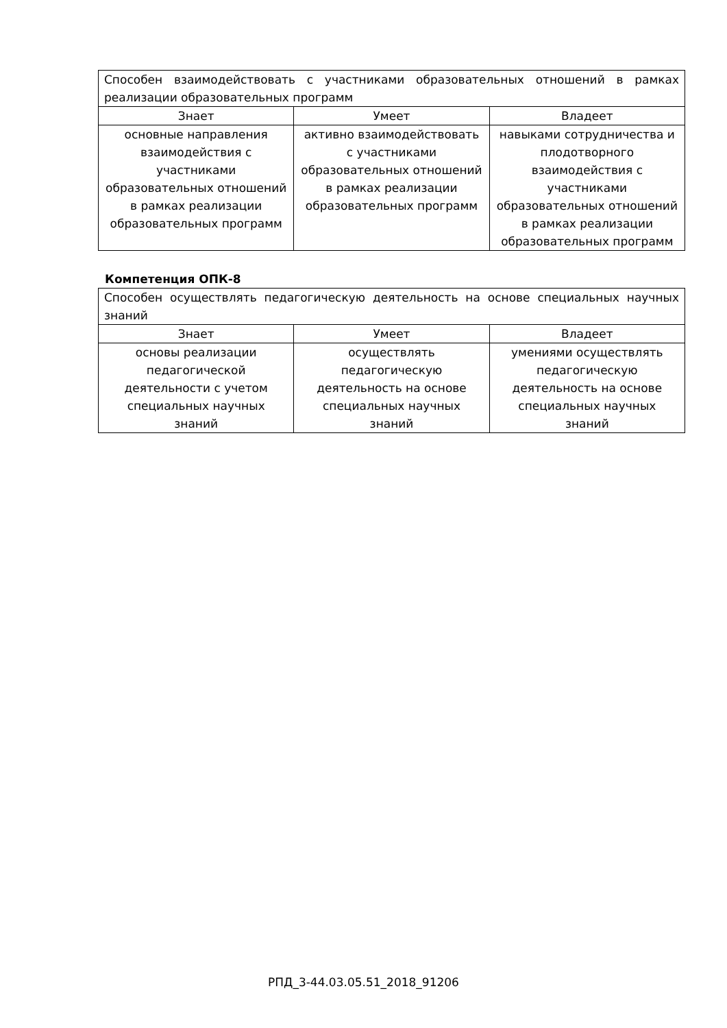| Способен взаимодействовать с участниками образовательных отношений в рамках реализации образовательных программ | | |
| Знает | Умеет | Владеет |
| основные направления взаимодействия с участниками образовательных отношений в рамках реализации образовательных программ | активно взаимодействовать с участниками образовательных отношений в рамках реализации образовательных программ | навыками сотрудничества и плодотворного взаимодействия с участниками образовательных отношений в рамках реализации образовательных программ |
Компетенция ОПК-8
| Способен осуществлять педагогическую деятельность на основе специальных научных знаний | | |
| Знает | Умеет | Владеет |
| основы реализации педагогической деятельности с учетом специальных научных знаний | осуществлять педагогическую деятельность на основе специальных научных знаний | умениями осуществлять педагогическую деятельность на основе специальных научных знаний |
РПД_3-44.03.05.51_2018_91206